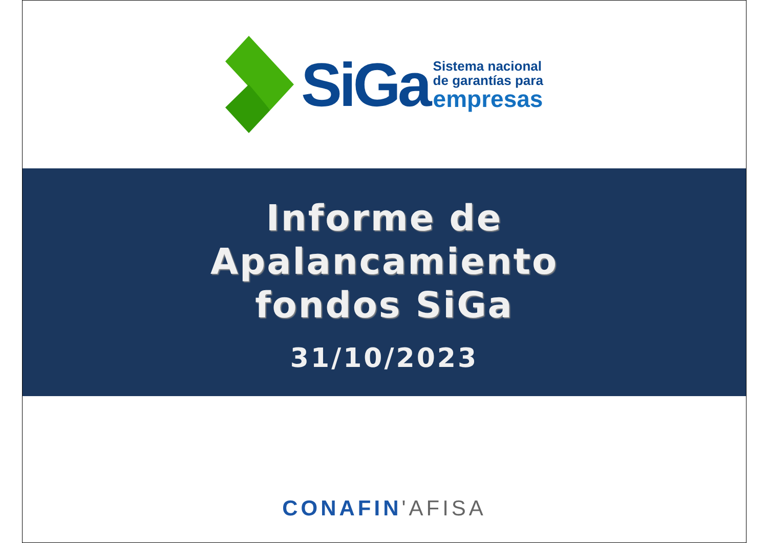SiGa
Sistema nacional
de garantías para
empresas
Informe de
Apalancamiento
fondos SiGa
31/10/2023
CONAFIN'AFISA